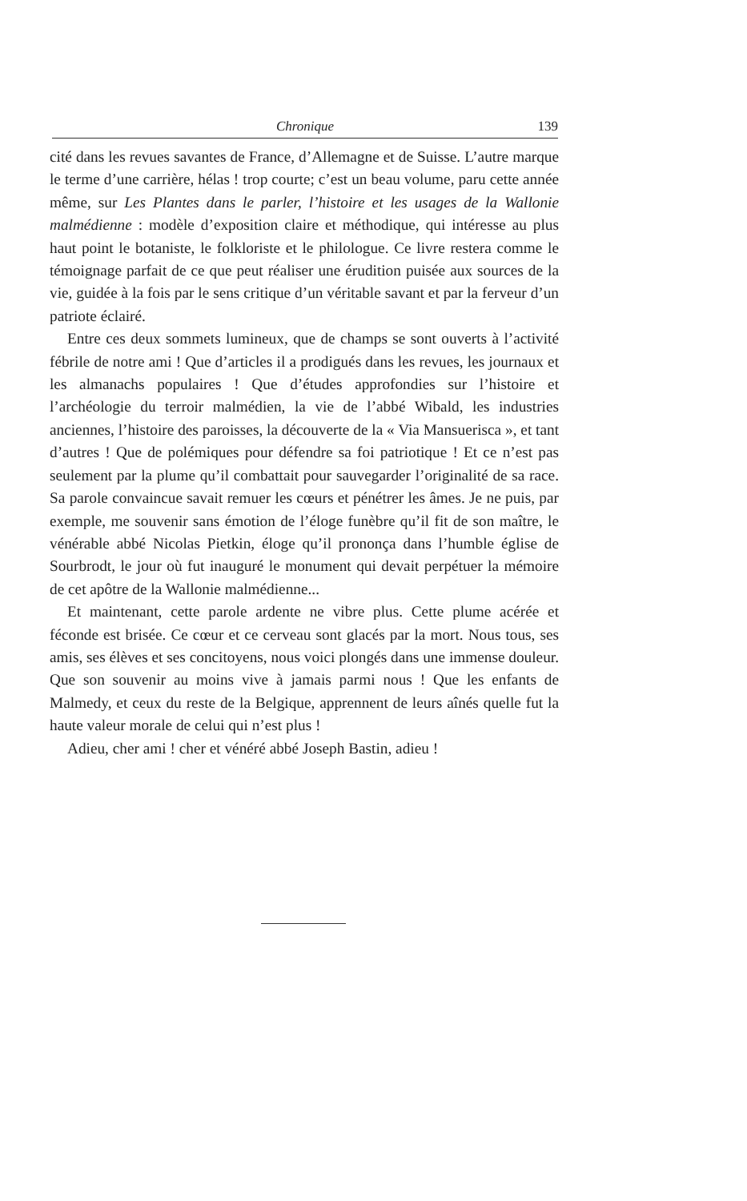Chronique 139
cité dans les revues savantes de France, d’Allemagne et de Suisse. L’autre marque le terme d’une carrière, hélas ! trop courte; c’est un beau volume, paru cette année même, sur Les Plantes dans le parler, l’histoire et les usages de la Wallonie malmédienne : modèle d’exposition claire et méthodique, qui intéresse au plus haut point le botaniste, le folkloriste et le philologue. Ce livre restera comme le témoignage parfait de ce que peut réaliser une érudition puisée aux sources de la vie, guidée à la fois par le sens critique d’un véritable savant et par la ferveur d’un patriote éclairé.
Entre ces deux sommets lumineux, que de champs se sont ouverts à l’activité fébrile de notre ami ! Que d’articles il a prodigués dans les revues, les journaux et les almanachs populaires ! Que d’études approfondies sur l’histoire et l’archéologie du terroir malmédien, la vie de l’abbé Wibald, les industries anciennes, l’histoire des paroisses, la découverte de la « Via Mansuerisca », et tant d’autres ! Que de polémiques pour défendre sa foi patriotique ! Et ce n’est pas seulement par la plume qu’il combattait pour sauvegarder l’originalité de sa race. Sa parole convaincue savait remuer les cœurs et pénétrer les âmes. Je ne puis, par exemple, me souvenir sans émotion de l’éloge funèbre qu’il fit de son maître, le vénérable abbé Nicolas Pietkin, éloge qu’il prononça dans l’humble église de Sourbrodt, le jour où fut inauguré le monument qui devait perpétuer la mémoire de cet apôtre de la Wallonie malmédienne...
Et maintenant, cette parole ardente ne vibre plus. Cette plume acérée et féconde est brisée. Ce cœur et ce cerveau sont glacés par la mort. Nous tous, ses amis, ses élèves et ses concitoyens, nous voici plongés dans une immense douleur. Que son souvenir au moins vive à jamais parmi nous ! Que les enfants de Malmedy, et ceux du reste de la Belgique, apprennent de leurs aînés quelle fut la haute valeur morale de celui qui n’est plus !
Adieu, cher ami ! cher et vénéré abbé Joseph Bastin, adieu !